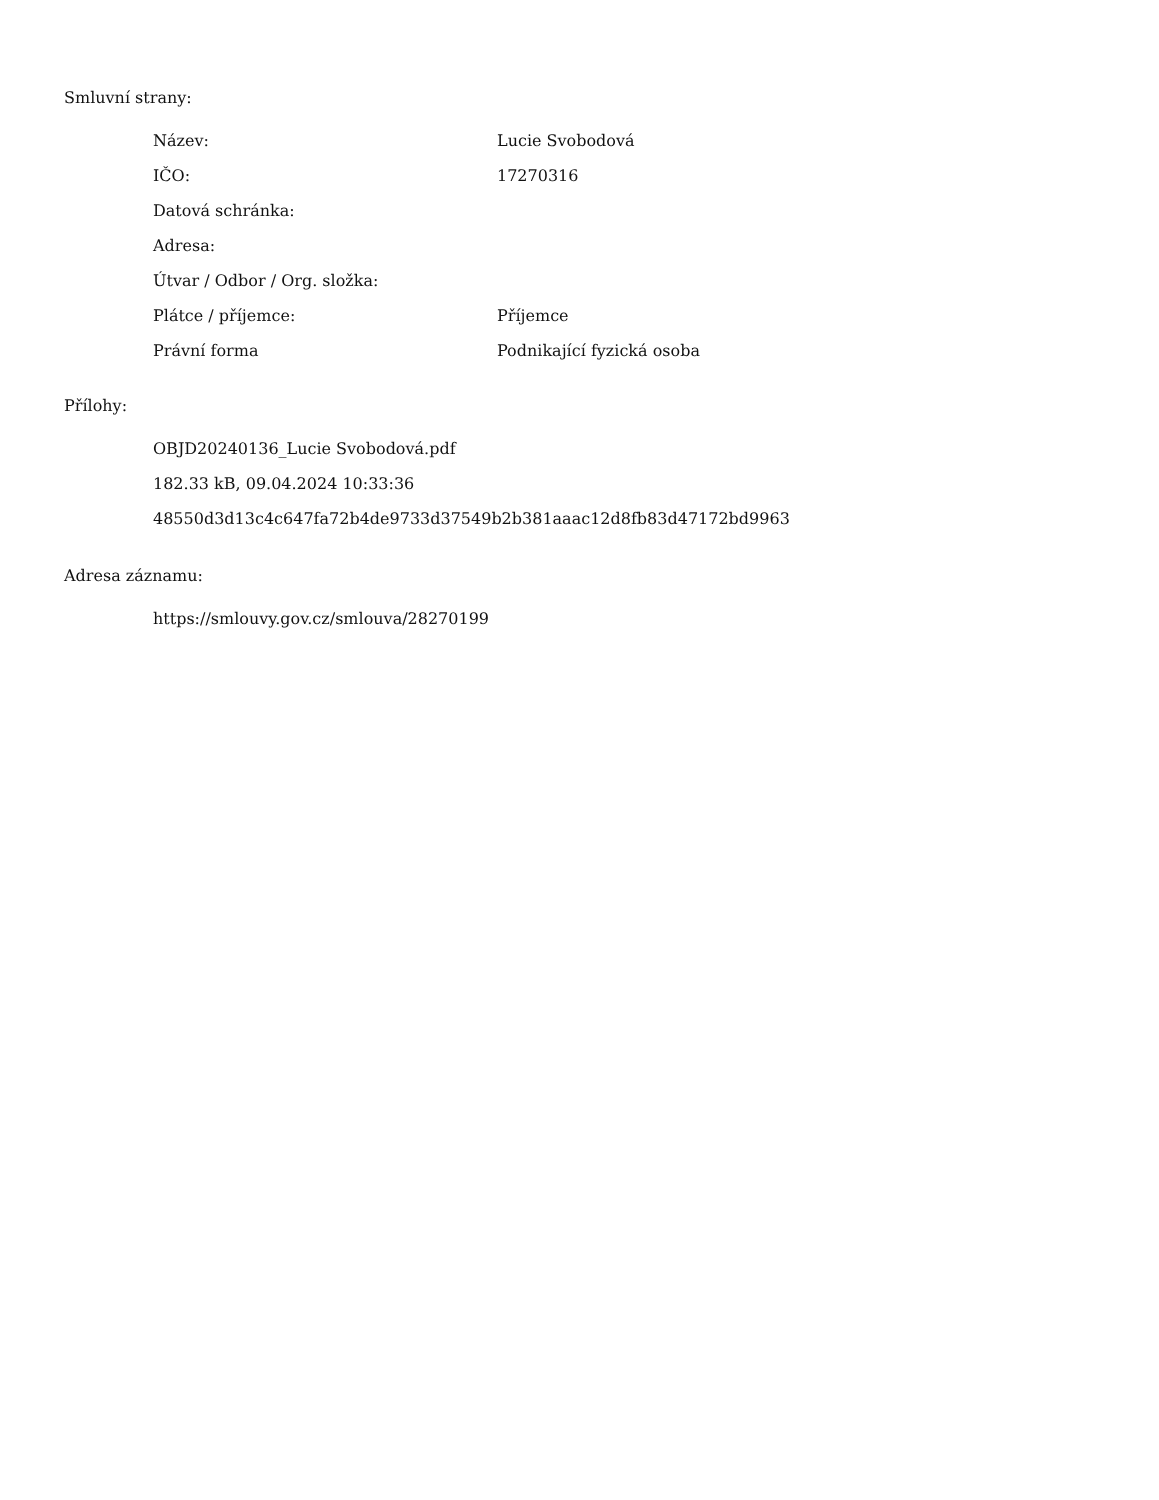Smluvní strany:
| Název: | Lucie Svobodová |
| IČO: | 17270316 |
| Datová schránka: | |
| Adresa: | |
| Útvar / Odbor / Org. složka: | |
| Plátce / příjemce: | Příjemce |
| Právní forma | Podnikající fyzická osoba |
Přílohy:
OBJD20240136_Lucie Svobodová.pdf
182.33 kB, 09.04.2024 10:33:36
48550d3d13c4c647fa72b4de9733d37549b2b381aaac12d8fb83d47172bd9963
Adresa záznamu:
https://smlouvy.gov.cz/smlouva/28270199